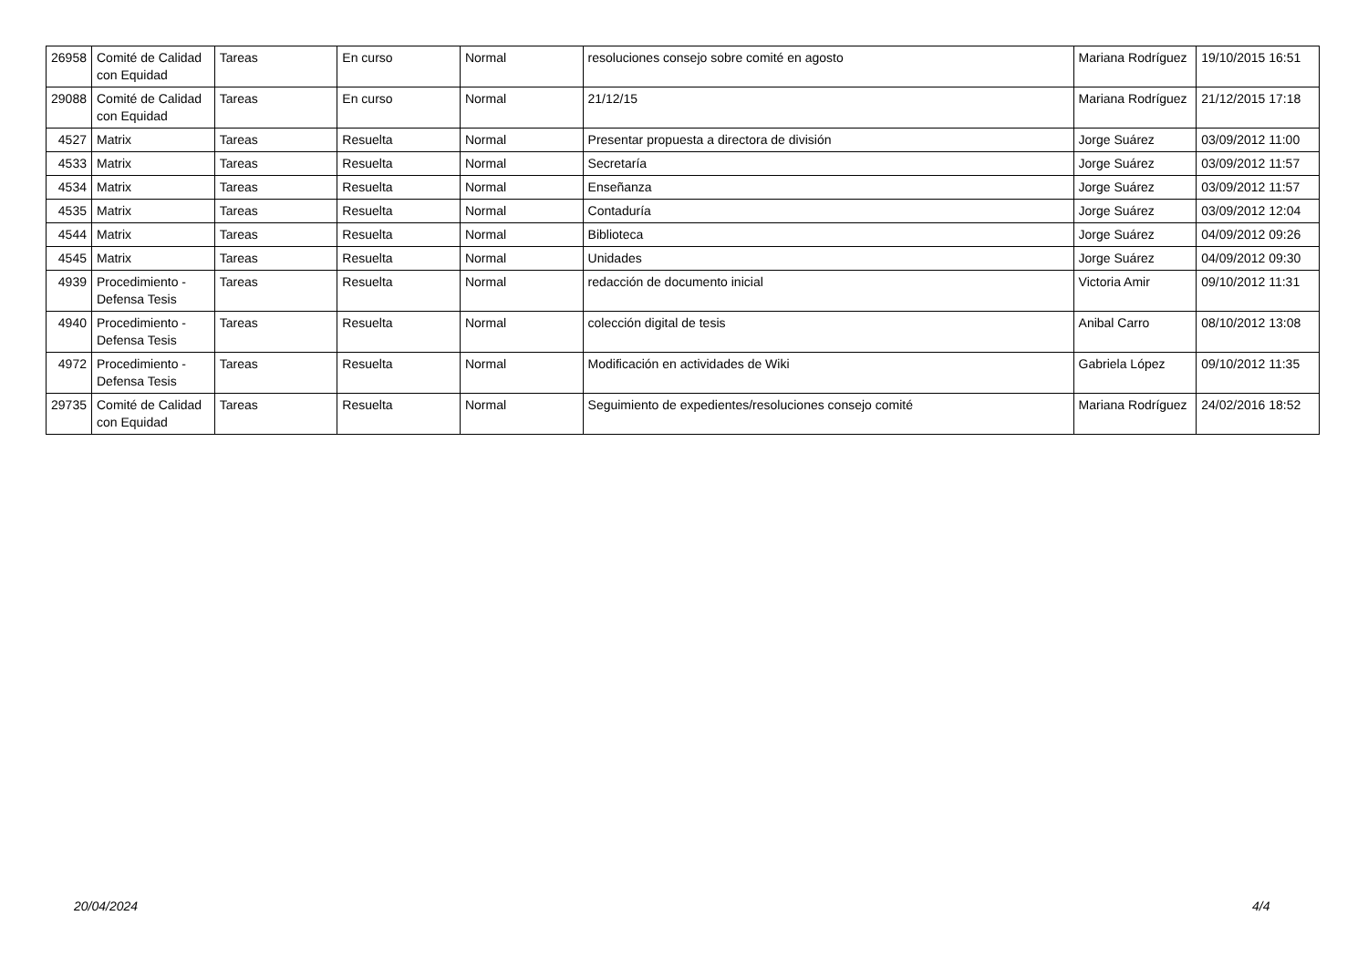| 26958 | Comité de Calidad con Equidad | Tareas | En curso | Normal | resoluciones consejo sobre comité en agosto | Mariana Rodríguez | 19/10/2015 16:51 |
| 29088 | Comité de Calidad con Equidad | Tareas | En curso | Normal | 21/12/15 | Mariana Rodríguez | 21/12/2015 17:18 |
| 4527 | Matrix | Tareas | Resuelta | Normal | Presentar propuesta a directora de división | Jorge Suárez | 03/09/2012 11:00 |
| 4533 | Matrix | Tareas | Resuelta | Normal | Secretaría | Jorge Suárez | 03/09/2012 11:57 |
| 4534 | Matrix | Tareas | Resuelta | Normal | Enseñanza | Jorge Suárez | 03/09/2012 11:57 |
| 4535 | Matrix | Tareas | Resuelta | Normal | Contaduría | Jorge Suárez | 03/09/2012 12:04 |
| 4544 | Matrix | Tareas | Resuelta | Normal | Biblioteca | Jorge Suárez | 04/09/2012 09:26 |
| 4545 | Matrix | Tareas | Resuelta | Normal | Unidades | Jorge Suárez | 04/09/2012 09:30 |
| 4939 | Procedimiento - Defensa Tesis | Tareas | Resuelta | Normal | redacción de documento inicial | Victoria Amir | 09/10/2012 11:31 |
| 4940 | Procedimiento - Defensa Tesis | Tareas | Resuelta | Normal | colección digital de tesis | Anibal Carro | 08/10/2012 13:08 |
| 4972 | Procedimiento - Defensa Tesis | Tareas | Resuelta | Normal | Modificación en actividades de Wiki | Gabriela López | 09/10/2012 11:35 |
| 29735 | Comité de Calidad con Equidad | Tareas | Resuelta | Normal | Seguimiento de expedientes/resoluciones consejo comité | Mariana Rodríguez | 24/02/2016 18:52 |
20/04/2024 4/4